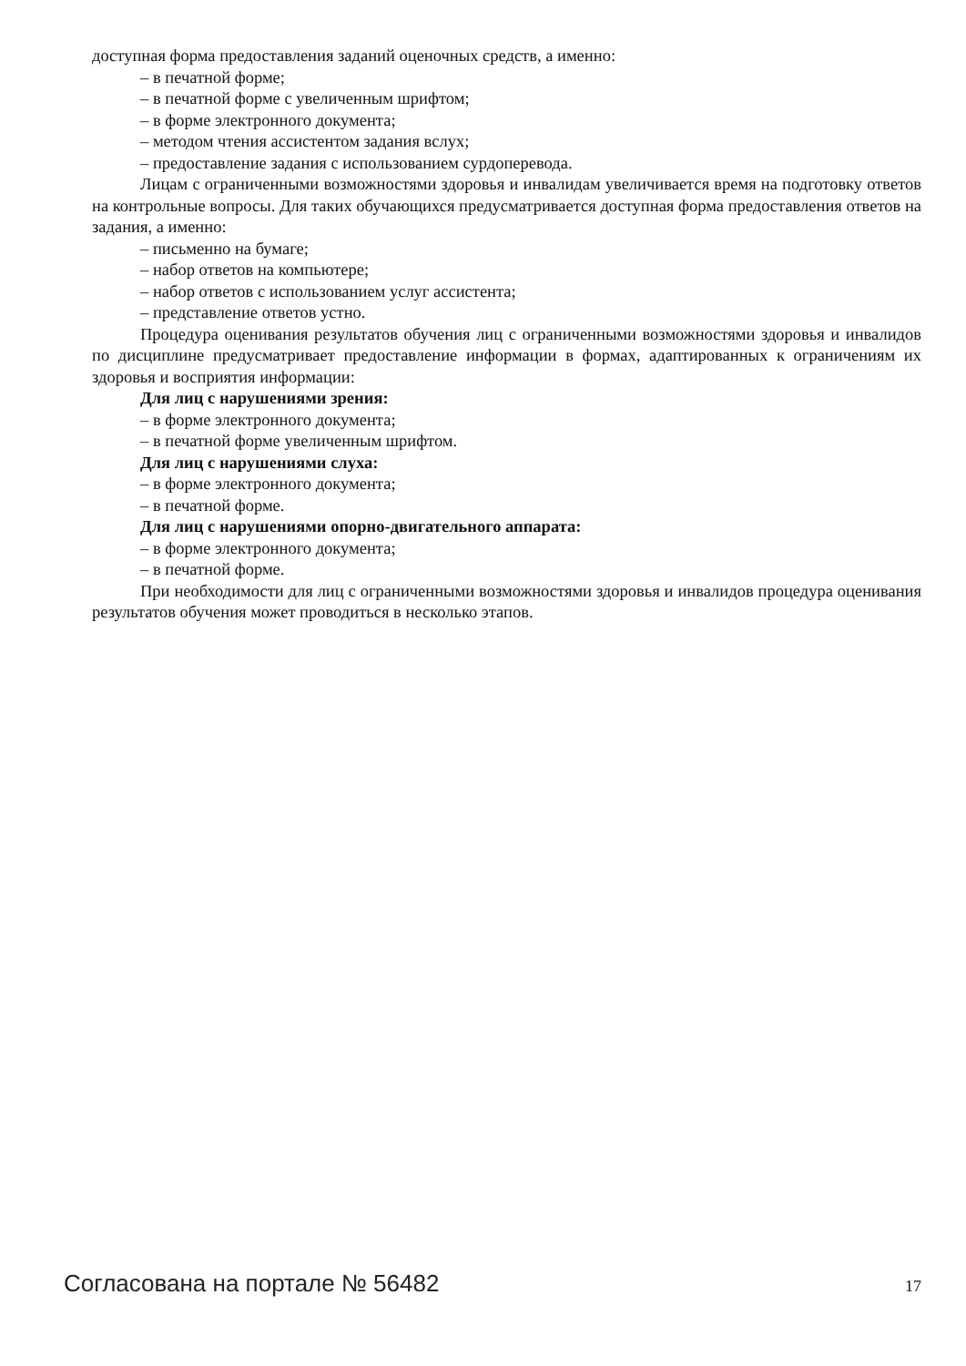доступная форма предоставления заданий оценочных средств, а именно:
– в печатной форме;
– в печатной форме с увеличенным шрифтом;
– в форме электронного документа;
– методом чтения ассистентом задания вслух;
– предоставление задания с использованием сурдоперевода.
Лицам с ограниченными возможностями здоровья и инвалидам увеличивается время на подготовку ответов на контрольные вопросы. Для таких обучающихся предусматривается доступная форма предоставления ответов на задания, а именно:
– письменно на бумаге;
– набор ответов на компьютере;
– набор ответов с использованием услуг ассистента;
– представление ответов устно.
Процедура оценивания результатов обучения лиц с ограниченными возможностями здоровья и инвалидов по дисциплине предусматривает предоставление информации в формах, адаптированных к ограничениям их здоровья и восприятия информации:
Для лиц с нарушениями зрения:
– в форме электронного документа;
– в печатной форме увеличенным шрифтом.
Для лиц с нарушениями слуха:
– в форме электронного документа;
– в печатной форме.
Для лиц с нарушениями опорно-двигательного аппарата:
– в форме электронного документа;
– в печатной форме.
При необходимости для лиц с ограниченными возможностями здоровья и инвалидов процедура оценивания результатов обучения может проводиться в несколько этапов.
Согласована на портале № 56482 17